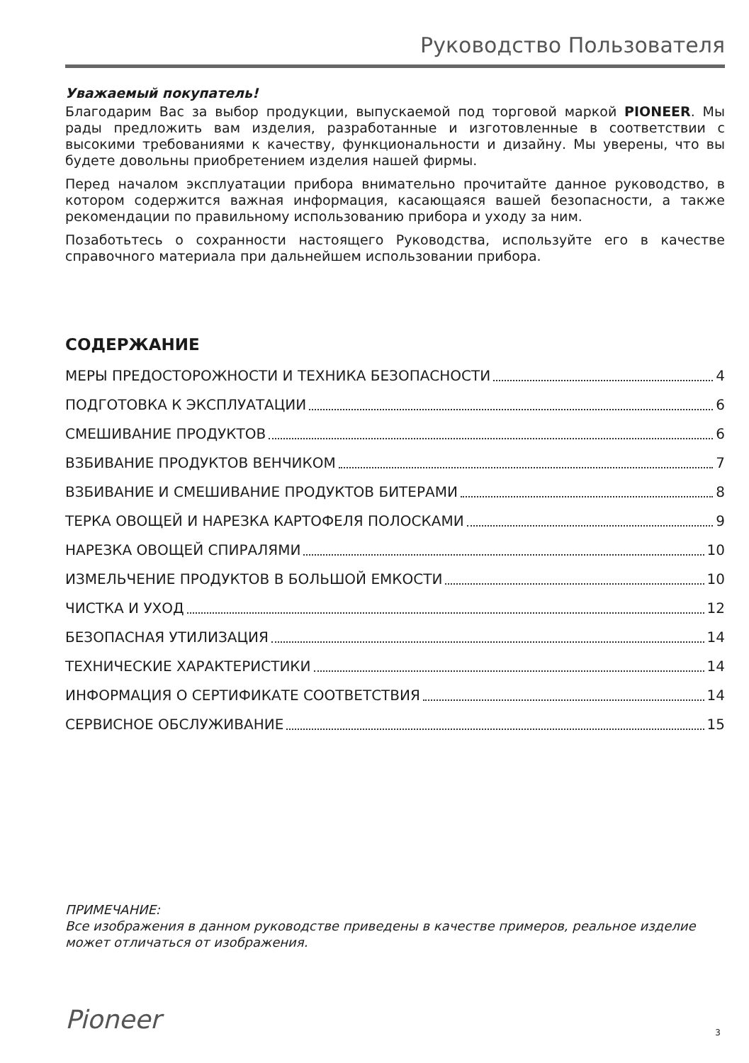Руководство Пользователя
Уважаемый покупатель!
Благодарим Вас за выбор продукции, выпускаемой под торговой маркой PIONEER. Мы рады предложить вам изделия, разработанные и изготовленные в соответствии с высокими требованиями к качеству, функциональности и дизайну. Мы уверены, что вы будете довольны приобретением изделия нашей фирмы.
Перед началом эксплуатации прибора внимательно прочитайте данное руководство, в котором содержится важная информация, касающаяся вашей безопасности, а также рекомендации по правильному использованию прибора и уходу за ним.
Позаботьтесь о сохранности настоящего Руководства, используйте его в качестве справочного материала при дальнейшем использовании прибора.
СОДЕРЖАНИЕ
МЕРЫ ПРЕДОСТОРОЖНОСТИ И ТЕХНИКА БЕЗОПАСНОСТИ 4
ПОДГОТОВКА К ЭКСПЛУАТАЦИИ 6
СМЕШИВАНИЕ ПРОДУКТОВ 6
ВЗБИВАНИЕ ПРОДУКТОВ ВЕНЧИКОМ 7
ВЗБИВАНИЕ И СМЕШИВАНИЕ ПРОДУКТОВ БИТЕРАМИ 8
ТЕРКА ОВОЩЕЙ И НАРЕЗКА КАРТОФЕЛЯ ПОЛОСКАМИ 9
НАРЕЗКА ОВОЩЕЙ СПИРАЛЯМИ 10
ИЗМЕЛЬЧЕНИЕ ПРОДУКТОВ В БОЛЬШОЙ ЕМКОСТИ 10
ЧИСТКА И УХОД 12
БЕЗОПАСНАЯ УТИЛИЗАЦИЯ 14
ТЕХНИЧЕСКИЕ ХАРАКТЕРИСТИКИ 14
ИНФОРМАЦИЯ О СЕРТИФИКАТЕ СООТВЕТСТВИЯ 14
СЕРВИСНОЕ ОБСЛУЖИВАНИЕ 15
ПРИМЕЧАНИЕ:
Все изображения в данном руководстве приведены в качестве примеров, реальное изделие может отличаться от изображения.
Pioneer 3